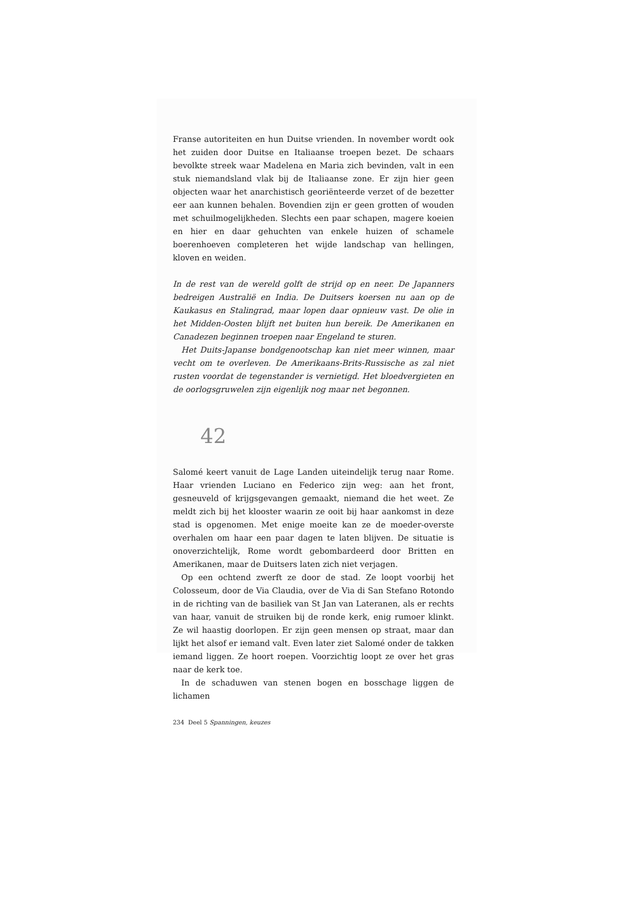Franse autoriteiten en hun Duitse vrienden. In november wordt ook het zuiden door Duitse en Italiaanse troepen bezet. De schaars bevolkte streek waar Madelena en Maria zich bevinden, valt in een stuk niemandsland vlak bij de Italiaanse zone. Er zijn hier geen objecten waar het anarchistisch georiënteerde verzet of de bezetter eer aan kunnen behalen. Bovendien zijn er geen grotten of wouden met schuilmogelijkheden. Slechts een paar schapen, magere koeien en hier en daar gehuchten van enkele huizen of schamele boerenhoeven completeren het wijde landschap van hellingen, kloven en weiden.
In de rest van de wereld golft de strijd op en neer. De Japanners bedreigen Australië en India. De Duitsers koersen nu aan op de Kaukasus en Stalingrad, maar lopen daar opnieuw vast. De olie in het Midden-Oosten blijft net buiten hun bereik. De Amerikanen en Canadezen beginnen troepen naar Engeland te sturen.
Het Duits-Japanse bondgenootschap kan niet meer winnen, maar vecht om te overleven. De Amerikaans-Brits-Russische as zal niet rusten voordat de tegenstander is vernietigd. Het bloedvergieten en de oorlogsgruwelen zijn eigenlijk nog maar net begonnen.
42
Salomé keert vanuit de Lage Landen uiteindelijk terug naar Rome. Haar vrienden Luciano en Federico zijn weg: aan het front, gesneuveld of krijgsgevangen gemaakt, niemand die het weet. Ze meldt zich bij het klooster waarin ze ooit bij haar aankomst in deze stad is opgenomen. Met enige moeite kan ze de moeder-overste overhalen om haar een paar dagen te laten blijven. De situatie is onoverzichtelijk, Rome wordt gebombardeerd door Britten en Amerikanen, maar de Duitsers laten zich niet verjagen.
Op een ochtend zwerft ze door de stad. Ze loopt voorbij het Colosseum, door de Via Claudia, over de Via di San Stefano Rotondo in de richting van de basiliek van St Jan van Lateranen, als er rechts van haar, vanuit de struiken bij de ronde kerk, enig rumoer klinkt. Ze wil haastig doorlopen. Er zijn geen mensen op straat, maar dan lijkt het alsof er iemand valt. Even later ziet Salomé onder de takken iemand liggen. Ze hoort roepen. Voorzichtig loopt ze over het gras naar de kerk toe.
In de schaduwen van stenen bogen en bosschage liggen de lichamen
234 Deel 5 Spanningen, keuzes